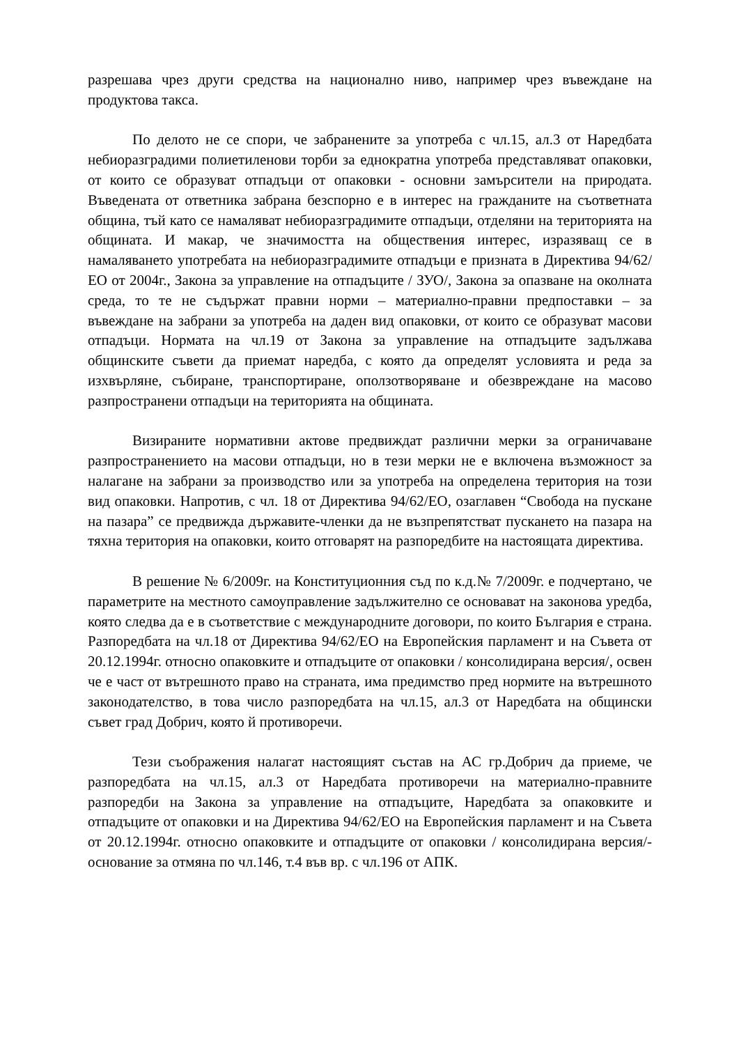разрешава чрез други средства на национално ниво, например чрез въвеждане на продуктова такса.
По делото не се спори, че забранените за употреба с чл.15, ал.3 от Наредбата небиоразградими полиетиленови торби за еднократна употреба представляват опаковки, от които се образуват отпадъци от опаковки - основни замърсители на природата. Въведената от ответника забрана безспорно е в интерес на гражданите на съответната община, тъй като се намаляват небиоразградимите отпадъци, отделяни на територията на общината. И макар, че значимостта на обществения интерес, изразяващ се в намаляването употребата на небиоразградимите отпадъци е призната в Директива 94/62/ЕО от 2004г., Закона за управление на отпадъците / ЗУО/, Закона за опазване на околната среда, то те не съдържат правни норми – материално-правни предпоставки – за въвеждане на забрани за употреба на даден вид опаковки, от които се образуват масови отпадъци. Нормата на чл.19 от Закона за управление на отпадъците задължава общинските съвети да приемат наредба, с която да определят условията и реда за изхвърляне, събиране, транспортиране, оползотворяване и обезвреждане на масово разпространени отпадъци на територията на общината.
Визираните нормативни актове предвиждат различни мерки за ограничаване разпространението на масови отпадъци, но в тези мерки не е включена възможност за налагане на забрани за производство или за употреба на определена територия на този вид опаковки. Напротив, с чл. 18 от Директива 94/62/ЕО, озаглавен “Свобода на пускане на пазара” се предвижда държавите-членки да не възпрепятстват пускането на пазара на тяхна територия на опаковки, които отговарят на разпоредбите на настоящата директива.
В решение № 6/2009г. на Конституционния съд по к.д.№ 7/2009г. е подчертано, че параметрите на местното самоуправление задължително се основават на законова уредба, която следва да е в съответствие с международните договори, по които България е страна. Разпоредбата на чл.18 от Директива 94/62/ЕО на Европейския парламент и на Съвета от 20.12.1994г. относно опаковките и отпадъците от опаковки / консолидирана версия/, освен че е част от вътрешното право на страната, има предимство пред нормите на вътрешното законодателство, в това число разпоредбата на чл.15, ал.3 от Наредбата на общински съвет град Добрич, която й противоречи.
Тези съображения налагат настоящият състав на АС гр.Добрич да приеме, че разпоредбата на чл.15, ал.3 от Наредбата противоречи на материално-правните разпоредби на Закона за управление на отпадъците, Наредбата за опаковките и отпадъците от опаковки и на Директива 94/62/ЕО на Европейския парламент и на Съвета от 20.12.1994г. относно опаковките и отпадъците от опаковки / консолидирана версия/- основание за отмяна по чл.146, т.4 във вр. с чл.196 от АПК.